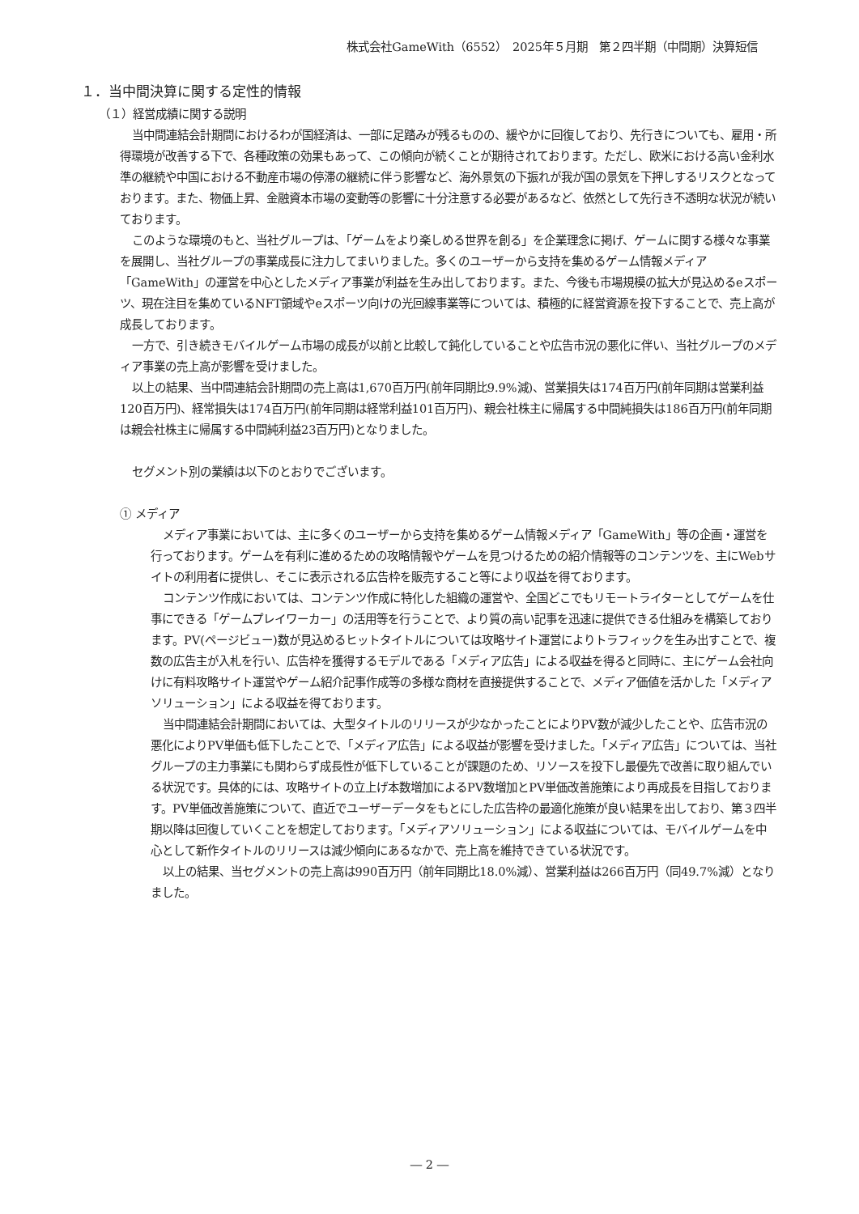株式会社GameWith（6552）　2025年５月期　第２四半期（中間期）決算短信
１．当中間決算に関する定性的情報
（１）経営成績に関する説明
当中間連結会計期間におけるわが国経済は、一部に足踏みが残るものの、緩やかに回復しており、先行きについても、雇用・所得環境が改善する下で、各種政策の効果もあって、この傾向が続くことが期待されております。ただし、欧米における高い金利水準の継続や中国における不動産市場の停滞の継続に伴う影響など、海外景気の下振れが我が国の景気を下押しするリスクとなっております。また、物価上昇、金融資本市場の変動等の影響に十分注意する必要があるなど、依然として先行き不透明な状況が続いております。
このような環境のもと、当社グループは、「ゲームをより楽しめる世界を創る」を企業理念に掲げ、ゲームに関する様々な事業を展開し、当社グループの事業成長に注力してまいりました。多くのユーザーから支持を集めるゲーム情報メディア「GameWith」の運営を中心としたメディア事業が利益を生み出しております。また、今後も市場規模の拡大が見込めるeスポーツ、現在注目を集めているNFT領域やeスポーツ向けの光回線事業等については、積極的に経営資源を投下することで、売上高が成長しております。
一方で、引き続きモバイルゲーム市場の成長が以前と比較して鈍化していることや広告市況の悪化に伴い、当社グループのメディア事業の売上高が影響を受けました。
以上の結果、当中間連結会計期間の売上高は1,670百万円(前年同期比9.9%減)、営業損失は174百万円(前年同期は営業利益120百万円)、経常損失は174百万円(前年同期は経常利益101百万円)、親会社株主に帰属する中間純損失は186百万円(前年同期は親会社株主に帰属する中間純利益23百万円)となりました。
セグメント別の業績は以下のとおりでございます。
① メディア
メディア事業においては、主に多くのユーザーから支持を集めるゲーム情報メディア「GameWith」等の企画・運営を行っております。ゲームを有利に進めるための攻略情報やゲームを見つけるための紹介情報等のコンテンツを、主にWebサイトの利用者に提供し、そこに表示される広告枠を販売すること等により収益を得ております。
コンテンツ作成においては、コンテンツ作成に特化した組織の運営や、全国どこでもリモートライターとしてゲームを仕事にできる「ゲームプレイワーカー」の活用等を行うことで、より質の高い記事を迅速に提供できる仕組みを構築しております。PV(ページビュー)数が見込めるヒットタイトルについては攻略サイト運営によりトラフィックを生み出すことで、複数の広告主が入札を行い、広告枠を獲得するモデルである「メディア広告」による収益を得ると同時に、主にゲーム会社向けに有料攻略サイト運営やゲーム紹介記事作成等の多様な商材を直接提供することで、メディア価値を活かした「メディアソリューション」による収益を得ております。
当中間連結会計期間においては、大型タイトルのリリースが少なかったことによりPV数が減少したことや、広告市況の悪化によりPV単価も低下したことで、「メディア広告」による収益が影響を受けました。「メディア広告」については、当社グループの主力事業にも関わらず成長性が低下していることが課題のため、リソースを投下し最優先で改善に取り組んでいる状況です。具体的には、攻略サイトの立上げ本数増加によるPV数増加とPV単価改善施策により再成長を目指しております。PV単価改善施策について、直近でユーザーデータをもとにした広告枠の最適化施策が良い結果を出しており、第３四半期以降は回復していくことを想定しております。「メディアソリューション」による収益については、モバイルゲームを中心として新作タイトルのリリースは減少傾向にあるなかで、売上高を維持できている状況です。
以上の結果、当セグメントの売上高は990百万円（前年同期比18.0%減）、営業利益は266百万円（同49.7%減）となりました。
― 2 ―